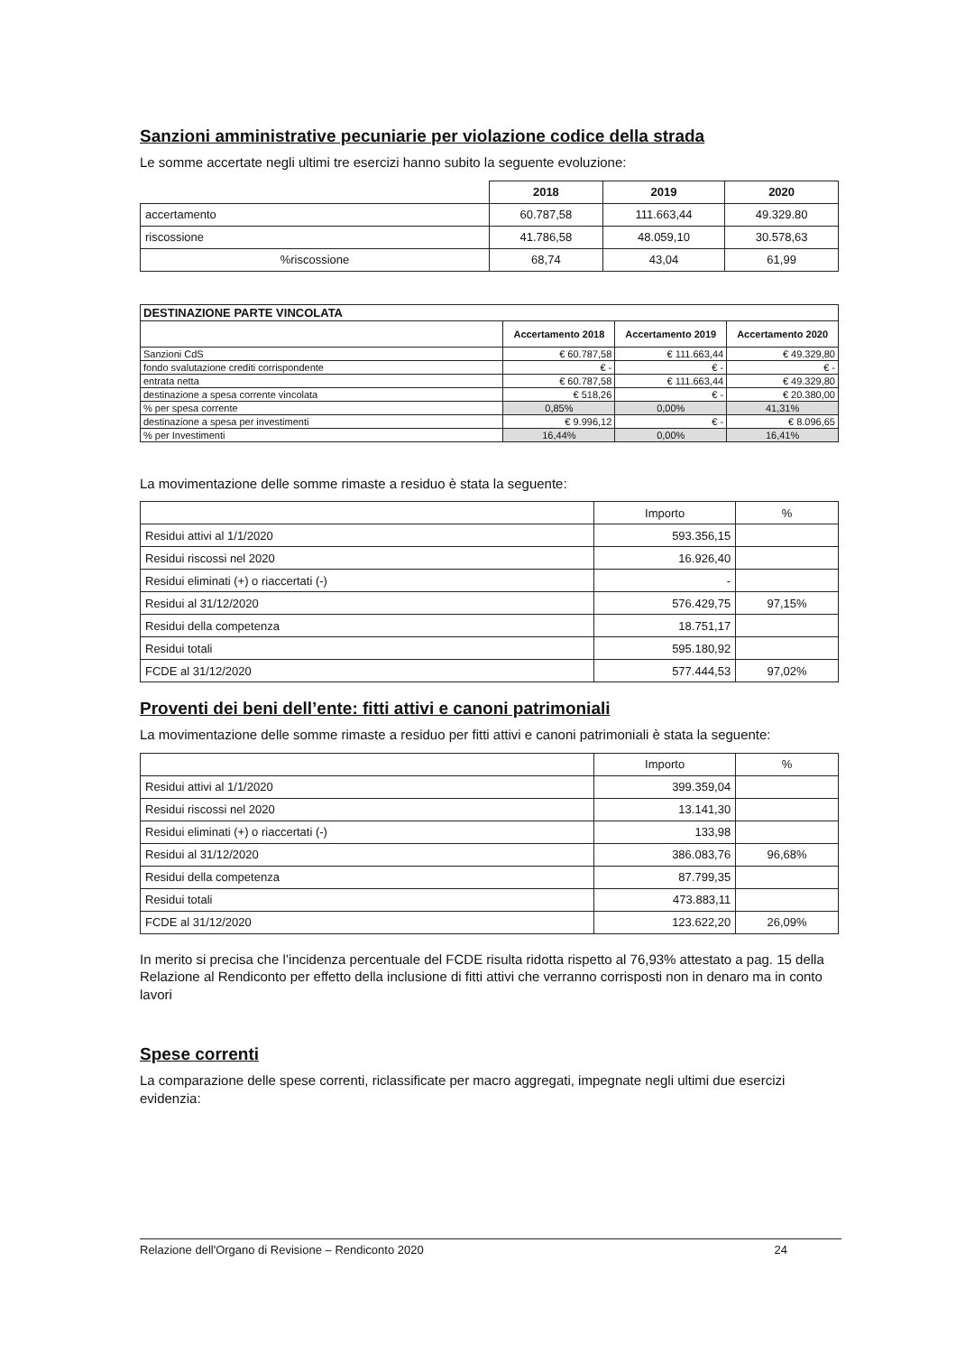Sanzioni amministrative pecuniarie per violazione codice della strada
Le somme accertate negli ultimi tre esercizi hanno subito la seguente evoluzione:
| | 2018 | 2019 | 2020 |
| --- | --- | --- | --- |
| accertamento | 60.787,58 | 111.663,44 | 49.329.80 |
| riscossione | 41.786,58 | 48.059,10 | 30.578,63 |
| %riscossione | 68,74 | 43,04 | 61,99 |
| DESTINAZIONE PARTE VINCOLATA | | | |
| --- | --- | --- | --- |
| | Accertamento 2018 | Accertamento 2019 | Accertamento 2020 |
| Sanzioni CdS | € 60.787,58 | € 111.663,44 | € 49.329,80 |
| fondo svalutazione crediti corrispondente | € - | € - | € - |
| entrata netta | € 60.787,58 | € 111.663,44 | € 49.329,80 |
| destinazione a spesa corrente vincolata | € 518,26 | € - | € 20.380,00 |
| % per spesa corrente | 0,85% | 0,00% | 41,31% |
| destinazione a spesa per investimenti | € 9.996,12 | € - | € 8.096,65 |
| % per Investimenti | 16,44% | 0,00% | 16,41% |
La movimentazione delle somme rimaste a residuo è stata la seguente:
| | Importo | % |
| Residui attivi al 1/1/2020 | 593.356,15 | |
| Residui riscossi nel 2020 | 16.926,40 | |
| Residui eliminati (+) o riaccertati (-) | - | |
| Residui al 31/12/2020 | 576.429,75 | 97,15% |
| Residui della competenza | 18.751,17 | |
| Residui totali | 595.180,92 | |
| FCDE al 31/12/2020 | 577.444,53 | 97,02% |
Proventi dei beni dell’ente: fitti attivi e canoni patrimoniali
La movimentazione delle somme rimaste a residuo per fitti attivi e canoni patrimoniali è stata la seguente:
| | Importo | % |
| Residui attivi al 1/1/2020 | 399.359,04 | |
| Residui riscossi nel 2020 | 13.141,30 | |
| Residui eliminati (+) o riaccertati (-) | 133,98 | |
| Residui al 31/12/2020 | 386.083,76 | 96,68% |
| Residui della competenza | 87.799,35 | |
| Residui totali | 473.883,11 | |
| FCDE al 31/12/2020 | 123.622,20 | 26,09% |
In merito si precisa che l’incidenza percentuale del FCDE risulta ridotta rispetto al 76,93% attestato a pag. 15 della Relazione al Rendiconto per effetto della inclusione di fitti attivi che verranno corrisposti non in denaro ma in conto lavori
Spese correnti
La comparazione delle spese correnti, riclassificate per macro aggregati, impegnate negli ultimi due esercizi evidenzia:
Relazione dell'Organo di Revisione – Rendiconto 2020 24